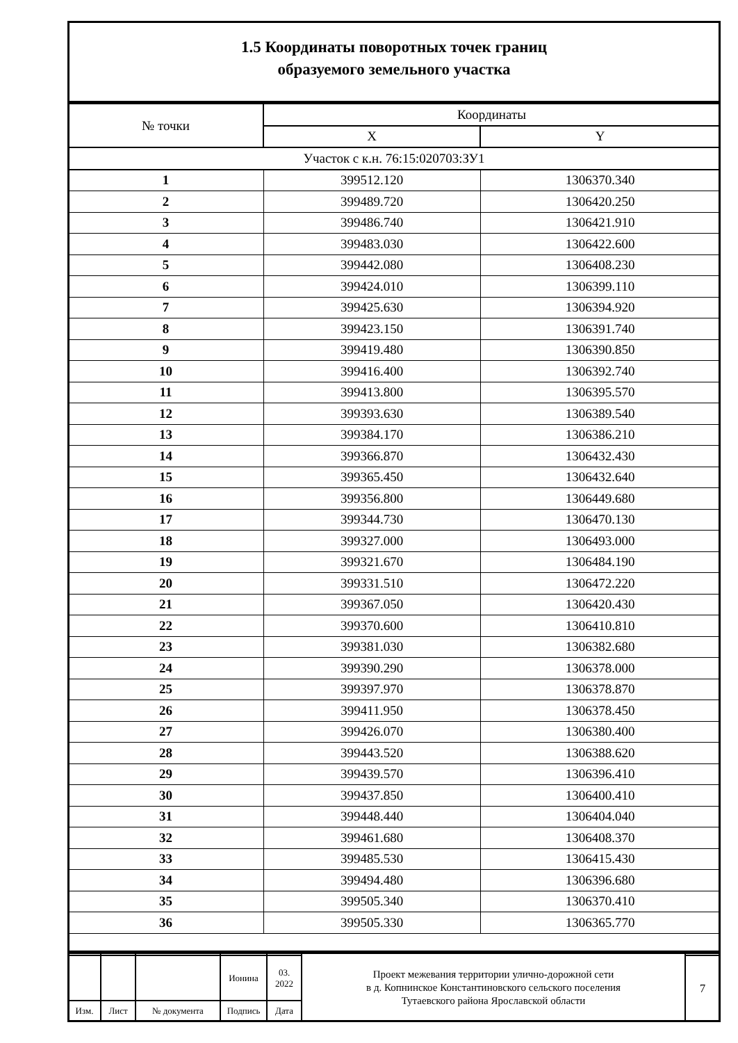1.5 Координаты поворотных точек границ
образуемого земельного участка
| № точки | Координаты | |
| --- | --- | --- |
| | X | Y |
| Участок с к.н. 76:15:020703:ЗУ1 | | |
| 1 | 399512.120 | 1306370.340 |
| 2 | 399489.720 | 1306420.250 |
| 3 | 399486.740 | 1306421.910 |
| 4 | 399483.030 | 1306422.600 |
| 5 | 399442.080 | 1306408.230 |
| 6 | 399424.010 | 1306399.110 |
| 7 | 399425.630 | 1306394.920 |
| 8 | 399423.150 | 1306391.740 |
| 9 | 399419.480 | 1306390.850 |
| 10 | 399416.400 | 1306392.740 |
| 11 | 399413.800 | 1306395.570 |
| 12 | 399393.630 | 1306389.540 |
| 13 | 399384.170 | 1306386.210 |
| 14 | 399366.870 | 1306432.430 |
| 15 | 399365.450 | 1306432.640 |
| 16 | 399356.800 | 1306449.680 |
| 17 | 399344.730 | 1306470.130 |
| 18 | 399327.000 | 1306493.000 |
| 19 | 399321.670 | 1306484.190 |
| 20 | 399331.510 | 1306472.220 |
| 21 | 399367.050 | 1306420.430 |
| 22 | 399370.600 | 1306410.810 |
| 23 | 399381.030 | 1306382.680 |
| 24 | 399390.290 | 1306378.000 |
| 25 | 399397.970 | 1306378.870 |
| 26 | 399411.950 | 1306378.450 |
| 27 | 399426.070 | 1306380.400 |
| 28 | 399443.520 | 1306388.620 |
| 29 | 399439.570 | 1306396.410 |
| 30 | 399437.850 | 1306400.410 |
| 31 | 399448.440 | 1306404.040 |
| 32 | 399461.680 | 1306408.370 |
| 33 | 399485.530 | 1306415.430 |
| 34 | 399494.480 | 1306396.680 |
| 35 | 399505.340 | 1306370.410 |
| 36 | 399505.330 | 1306365.770 |
| | | | | | Проект межевания территории улично-дорожной сети в д. Копнинское Константиновского сельского поселения Тутаевского района Ярославской области | |
| | | | Ионина | 03. 2022 | | 7 |
| Изм. | Лист | № документа | Подпись | Дата | | |